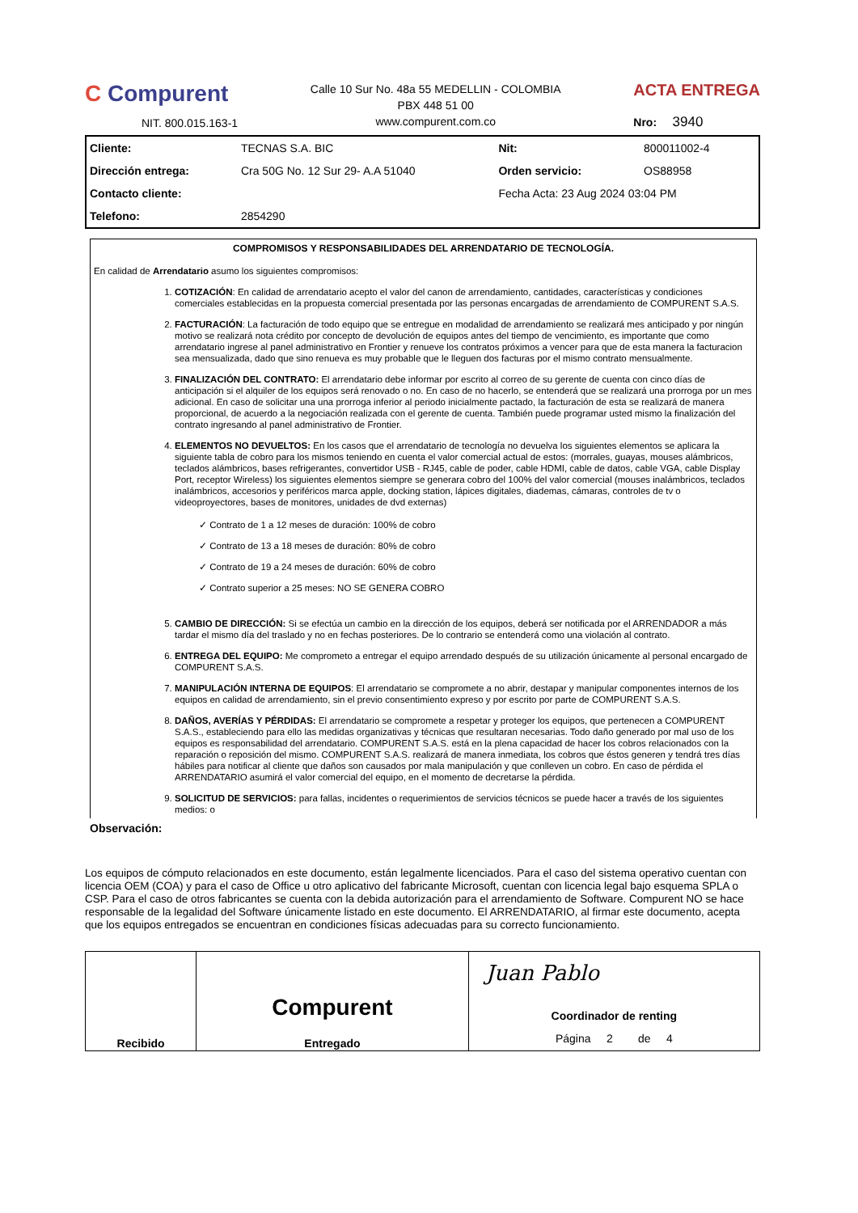C Compurent
NIT. 800.015.163-1
Calle 10 Sur No. 48a 55 MEDELLIN - COLOMBIA
PBX 448 51 00
www.compurent.com.co
ACTA ENTREGA
Nro: 3940
| Cliente: | TECNAS S.A. BIC | Nit: | 800011002-4 |
| Dirección entrega: | Cra 50G No. 12 Sur 29- A.A 51040 | Orden servicio: | OS88958 |
| Contacto cliente: | | Fecha Acta: 23 Aug 2024 03:04 PM | |
| Telefono: | 2854290 | | |
COMPROMISOS Y RESPONSABILIDADES DEL ARRENDATARIO DE TECNOLOGÍA.
En calidad de Arrendatario asumo los siguientes compromisos:
1. COTIZACIÓN: En calidad de arrendatario acepto el valor del canon de arrendamiento, cantidades, características y condiciones comerciales establecidas en la propuesta comercial presentada por las personas encargadas de arrendamiento de COMPURENT S.A.S.
2. FACTURACIÓN: La facturación de todo equipo que se entregue en modalidad de arrendamiento se realizará mes anticipado y por ningún motivo se realizará nota crédito por concepto de devolución de equipos antes del tiempo de vencimiento, es importante que como arrendatario ingrese al panel administrativo en Frontier y renueve los contratos próximos a vencer para que de esta manera la facturacion sea mensualizada, dado que sino renueva es muy probable que le lleguen dos facturas por el mismo contrato mensualmente.
3. FINALIZACIÓN DEL CONTRATO: El arrendatario debe informar por escrito al correo de su gerente de cuenta con cinco días de anticipación si el alquiler de los equipos será renovado o no. En caso de no hacerlo, se entenderá que se realizará una prorroga por un mes adicional. En caso de solicitar una una prorroga inferior al periodo inicialmente pactado, la facturación de esta se realizará de manera proporcional, de acuerdo a la negociación realizada con el gerente de cuenta. También puede programar usted mismo la finalización del contrato ingresando al panel administrativo de Frontier.
4. ELEMENTOS NO DEVUELTOS: En los casos que el arrendatario de tecnología no devuelva los siguientes elementos se aplicara la siguiente tabla de cobro para los mismos teniendo en cuenta el valor comercial actual de estos: (morrales, guayas, mouses alámbricos, teclados alámbricos, bases refrigerantes, convertidor USB - RJ45, cable de poder, cable HDMI, cable de datos, cable VGA, cable Display Port, receptor Wireless) los siguientes elementos siempre se generara cobro del 100% del valor comercial (mouses inalámbricos, teclados inalámbricos, accesorios y periféricos marca apple, docking station, lápices digitales, diademas, cámaras, controles de tv o videoproyectores, bases de monitores, unidades de dvd externas)
✓ Contrato de 1 a 12 meses de duración: 100% de cobro
✓ Contrato de 13 a 18 meses de duración: 80% de cobro
✓ Contrato de 19 a 24 meses de duración: 60% de cobro
✓ Contrato superior a 25 meses: NO SE GENERA COBRO
5. CAMBIO DE DIRECCIÓN: Si se efectúa un cambio en la dirección de los equipos, deberá ser notificada por el ARRENDADOR a más tardar el mismo día del traslado y no en fechas posteriores. De lo contrario se entenderá como una violación al contrato.
6. ENTREGA DEL EQUIPO: Me comprometo a entregar el equipo arrendado después de su utilización únicamente al personal encargado de COMPURENT S.A.S.
7. MANIPULACIÓN INTERNA DE EQUIPOS: El arrendatario se compromete a no abrir, destapar y manipular componentes internos de los equipos en calidad de arrendamiento, sin el previo consentimiento expreso y por escrito por parte de COMPURENT S.A.S.
8. DAÑOS, AVERÍAS Y PÉRDIDAS: El arrendatario se compromete a respetar y proteger los equipos, que pertenecen a COMPURENT S.A.S., estableciendo para ello las medidas organizativas y técnicas que resultaran necesarias. Todo daño generado por mal uso de los equipos es responsabilidad del arrendatario. COMPURENT S.A.S. está en la plena capacidad de hacer los cobros relacionados con la reparación o reposición del mismo. COMPURENT S.A.S. realizará de manera inmediata, los cobros que éstos generen y tendrá tres días hábiles para notificar al cliente que daños son causados por mala manipulación y que conlleven un cobro. En caso de pérdida el ARRENDATARIO asumirá el valor comercial del equipo, en el momento de decretarse la pérdida.
9. SOLICITUD DE SERVICIOS: para fallas, incidentes o requerimientos de servicios técnicos se puede hacer a través de los siguientes medios: o
Observación:
Los equipos de cómputo relacionados en este documento, están legalmente licenciados. Para el caso del sistema operativo cuentan con licencia OEM (COA) y para el caso de Office u otro aplicativo del fabricante Microsoft, cuentan con licencia legal bajo esquema SPLA o CSP. Para el caso de otros fabricantes se cuenta con la debida autorización para el arrendamiento de Software. Compurent NO se hace responsable de la legalidad del Software únicamente listado en este documento. El ARRENDATARIO, al firmar este documento, acepta que los equipos entregados se encuentran en condiciones físicas adecuadas para su correcto funcionamiento.
| Recibido | Compurent Entregado | Juan Pablo Coordinador de renting Página 2 de 4 |